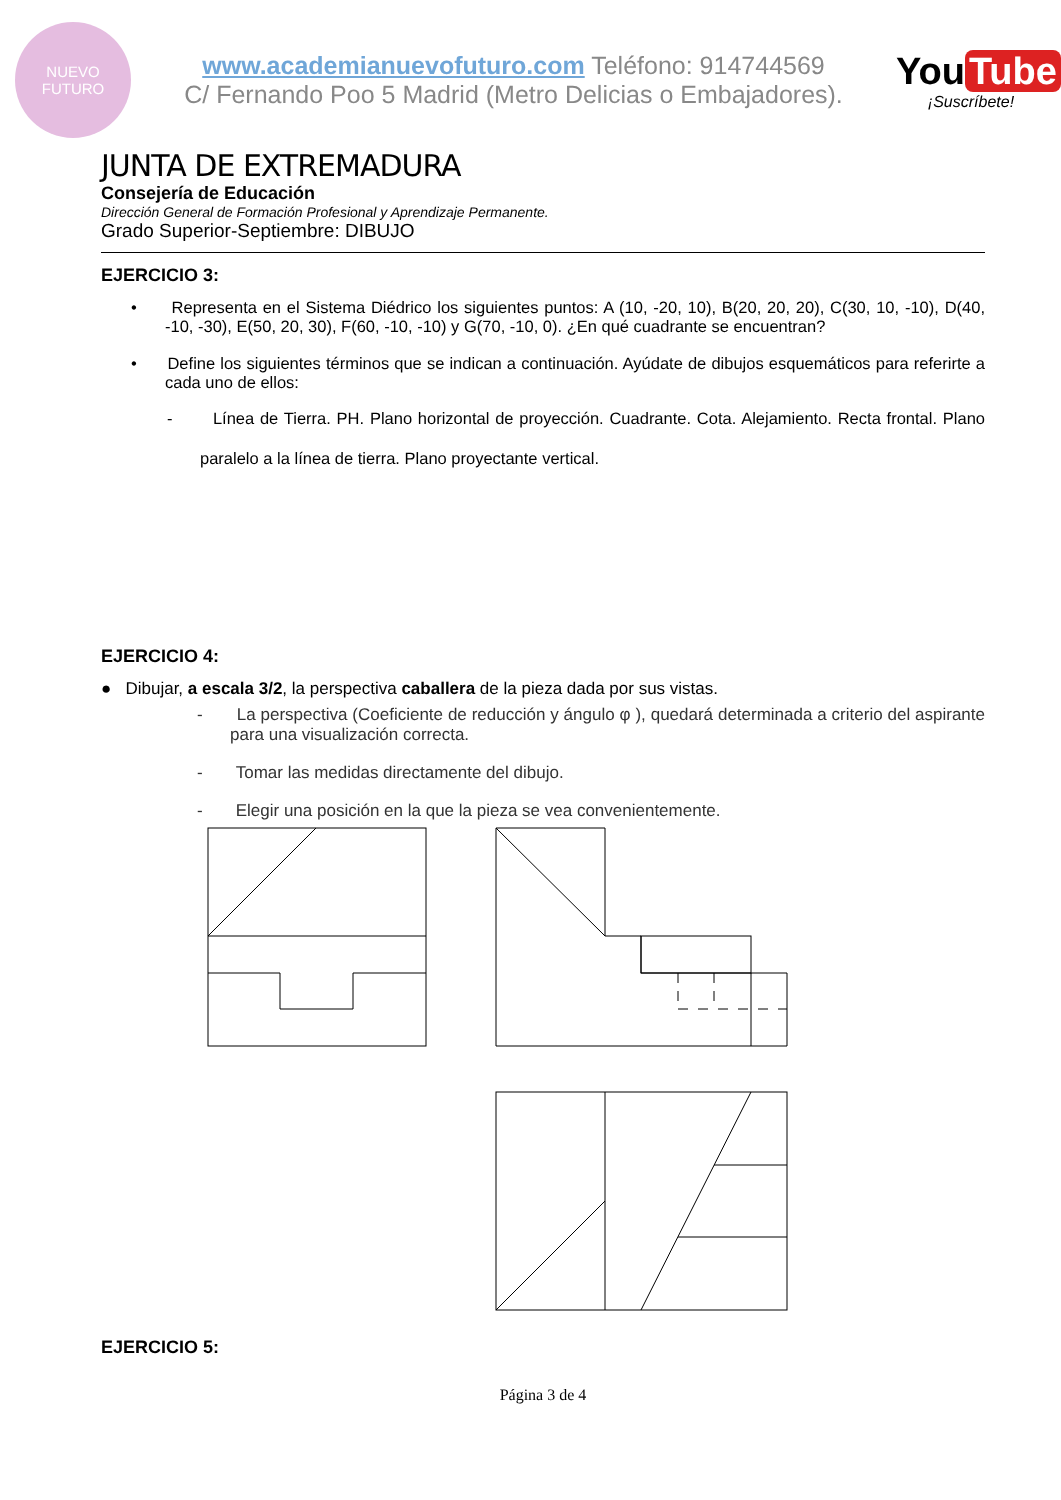NUEVO
FUTURO
www.academianuevofuturo.com Teléfono: 914744569
C/ Fernando Poo 5 Madrid (Metro Delicias o Embajadores).
You Tube
¡Suscríbete!
JUNTA DE EXTREMADURA
Consejería de Educación
Dirección General de Formación Profesional y Aprendizaje Permanente.
Grado Superior-Septiembre: DIBUJO
EJERCICIO 3:
• Representa en el Sistema Diédrico los siguientes puntos: A (10, -20, 10), B(20, 20, 20), C(30, 10, -10), D(40, -10, -30), E(50, 20, 30), F(60, -10, -10) y G(70, -10, 0). ¿En qué cuadrante se encuentran?
• Define los siguientes términos que se indican a continuación. Ayúdate de dibujos esquemáticos para referirte a cada uno de ellos:
- Línea de Tierra. PH. Plano horizontal de proyección. Cuadrante. Cota. Alejamiento. Recta frontal. Plano paralelo a la línea de tierra. Plano proyectante vertical.
EJERCICIO 4:
● Dibujar, a escala 3/2, la perspectiva caballera de la pieza dada por sus vistas.
- La perspectiva (Coeficiente de reducción y ángulo φ ), quedará determinada a criterio del aspirante para una visualización correcta.
- Tomar las medidas directamente del dibujo.
- Elegir una posición en la que la pieza se vea convenientemente.
EJERCICIO 5:
Página 3 de 4